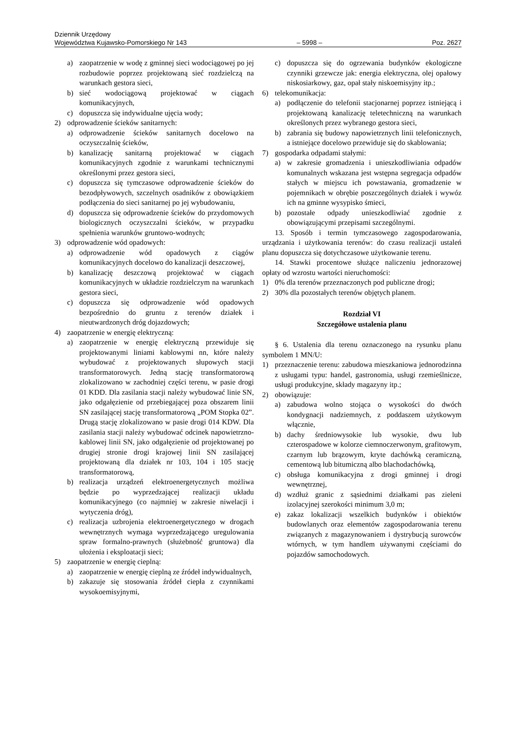Dziennik Urzędowy
Województwa Kujawsko-Pomorskiego Nr 143 – 5998 – Poz. 2627
a) zaopatrzenie w wodę z gminnej sieci wodociągowej po jej rozbudowie poprzez projektowaną sieć rozdzielczą na warunkach gestora sieci,
b) sieć wodociągową projektować w ciągach komunikacyjnych,
c) dopuszcza się indywidualne ujęcia wody;
2) odprowadzenie ścieków sanitarnych:
a) odprowadzenie ścieków sanitarnych docelowo na oczyszczalnię ścieków,
b) kanalizację sanitarną projektować w ciągach komunikacyjnych zgodnie z warunkami technicznymi określonymi przez gestora sieci,
c) dopuszcza się tymczasowe odprowadzenie ścieków do bezodpływowych, szczelnych osadników z obowiązkiem podłączenia do sieci sanitarnej po jej wybudowaniu,
d) dopuszcza się odprowadzenie ścieków do przydomowych biologicznych oczyszczalni ścieków, w przypadku spełnienia warunków gruntowo-wodnych;
3) odprowadzenie wód opadowych:
a) odprowadzenie wód opadowych z ciągów komunikacyjnych docelowo do kanalizacji deszczowej,
b) kanalizację deszczową projektować w ciągach komunikacyjnych w układzie rozdzielczym na warunkach gestora sieci,
c) dopuszcza się odprowadzenie wód opadowych bezpośrednio do gruntu z terenów działek i nieutwardzonych dróg dojazdowych;
4) zaopatrzenie w energię elektryczną:
a) zaopatrzenie w energię elektryczną przewiduje się projektowanymi liniami kablowymi nn, które należy wybudować z projektowanych słupowych stacji transformatorowych. Jedną stację transformatorową zlokalizowano w zachodniej części terenu, w pasie drogi 01 KDD. Dla zasilania stacji należy wybudować linie SN, jako odgałęzienie od przebiegającej poza obszarem linii SN zasilającej stację transformatorową „POM Stopka 02”. Drugą stację zlokalizowano w pasie drogi 014 KDW. Dla zasilania stacji należy wybudować odcinek napowietrzno-kablowej linii SN, jako odgałęzienie od projektowanej po drugiej stronie drogi krajowej linii SN zasilającej projektowaną dla działek nr 103, 104 i 105 stację transformatorową,
b) realizacja urządzeń elektroenergetycznych możliwa będzie po wyprzedzającej realizacji układu komunikacyjnego (co najmniej w zakresie niwelacji i wytyczenia dróg),
c) realizacja uzbrojenia elektroenergetycznego w drogach wewnętrznych wymaga wyprzedzającego uregulowania spraw formalno-prawnych (służebność gruntowa) dla ułożenia i eksploatacji sieci;
5) zaopatrzenie w energię cieplną:
a) zaopatrzenie w energię cieplną ze źródeł indywidualnych,
b) zakazuje się stosowania źródeł ciepła z czynnikami wysokoemisyjnymi,
c) dopuszcza się do ogrzewania budynków ekologiczne czynniki grzewcze jak: energia elektryczna, olej opałowy niskosiarkowy, gaz, opał stały niskoemisyjny itp.;
6) telekomunikacja:
a) podłączenie do telefonii stacjonarnej poprzez istniejącą i projektowaną kanalizację teletechniczną na warunkach określonych przez wybranego gestora sieci,
b) zabrania się budowy napowietrznych linii telefonicznych, a istniejące docelowo przewiduje się do skablowania;
7) gospodarka odpadami stałymi:
a) w zakresie gromadzenia i unieszkodliwiania odpadów komunalnych wskazana jest wstępna segregacja odpadów stałych w miejscu ich powstawania, gromadzenie w pojemnikach w obrębie poszczególnych działek i wywóz ich na gminne wysypisko śmieci,
b) pozostałe odpady unieszkodliwiać zgodnie z obowiązującymi przepisami szczególnymi.
13. Sposób i termin tymczasowego zagospodarowania, urządzania i użytkowania terenów: do czasu realizacji ustaleń planu dopuszcza się dotychczasowe użytkowanie terenu.
14. Stawki procentowe służące naliczeniu jednorazowej opłaty od wzrostu wartości nieruchomości:
1) 0% dla terenów przeznaczonych pod publiczne drogi;
2) 30% dla pozostałych terenów objętych planem.
Rozdział VI
Szczegółowe ustalenia planu
§ 6. Ustalenia dla terenu oznaczonego na rysunku planu symbolem 1 MN/U:
1) przeznaczenie terenu: zabudowa mieszkaniowa jednorodzinna z usługami typu: handel, gastronomia, usługi rzemieślnicze, usługi produkcyjne, składy magazyny itp.;
2) obowiązuje:
a) zabudowa wolno stojąca o wysokości do dwóch kondygnacji nadziemnych, z poddaszem użytkowym włącznie,
b) dachy średniowysokie lub wysokie, dwu lub czterospadowe w kolorze ciemnoczerwonym, grafitowym, czarnym lub brązowym, kryte dachówką ceramiczną, cementową lub bitumiczną albo blachodachówką,
c) obsługa komunikacyjna z drogi gminnej i drogi wewnętrznej,
d) wzdłuż granic z sąsiednimi działkami pas zieleni izolacyjnej szerokości minimum 3,0 m;
e) zakaz lokalizacji wszelkich budynków i obiektów budowlanych oraz elementów zagospodarowania terenu związanych z magazynowaniem i dystrybucją surowców wtórnych, w tym handlem używanymi częściami do pojazdów samochodowych.